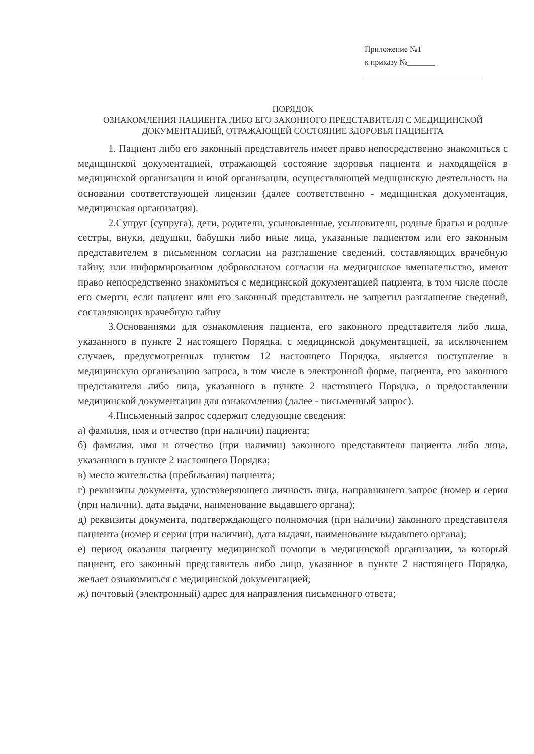Приложение №1
к приказу №_______
ПОРЯДОК
ОЗНАКОМЛЕНИЯ ПАЦИЕНТА ЛИБО ЕГО ЗАКОННОГО ПРЕДСТАВИТЕЛЯ С МЕДИЦИНСКОЙ ДОКУМЕНТАЦИЕЙ, ОТРАЖАЮЩЕЙ СОСТОЯНИЕ ЗДОРОВЬЯ ПАЦИЕНТА
1. Пациент либо его законный представитель имеет право непосредственно знакомиться с медицинской документацией, отражающей состояние здоровья пациента и находящейся в медицинской организации и иной организации, осуществляющей медицинскую деятельность на основании соответствующей лицензии (далее соответственно - медицинская документация, медицинская организация).
2.Супруг (супруга), дети, родители, усыновленные, усыновители, родные братья и родные сестры, внуки, дедушки, бабушки либо иные лица, указанные пациентом или его законным представителем в письменном согласии на разглашение сведений, составляющих врачебную тайну, или информированном добровольном согласии на медицинское вмешательство, имеют право непосредственно знакомиться с медицинской документацией пациента, в том числе после его смерти, если пациент или его законный представитель не запретил разглашение сведений, составляющих врачебную тайну
3.Основаниями для ознакомления пациента, его законного представителя либо лица, указанного в пункте 2 настоящего Порядка, с медицинской документацией, за исключением случаев, предусмотренных пунктом 12 настоящего Порядка, является поступление в медицинскую организацию запроса, в том числе в электронной форме, пациента, его законного представителя либо лица, указанного в пункте 2 настоящего Порядка, о предоставлении медицинской документации для ознакомления (далее - письменный запрос).
4.Письменный запрос содержит следующие сведения:
а) фамилия, имя и отчество (при наличии) пациента;
б) фамилия, имя и отчество (при наличии) законного представителя пациента либо лица, указанного в пункте 2 настоящего Порядка;
в) место жительства (пребывания) пациента;
г) реквизиты документа, удостоверяющего личность лица, направившего запрос (номер и серия (при наличии), дата выдачи, наименование выдавшего органа);
д) реквизиты документа, подтверждающего полномочия (при наличии) законного представителя пациента (номер и серия (при наличии), дата выдачи, наименование выдавшего органа);
е) период оказания пациенту медицинской помощи в медицинской организации, за который пациент, его законный представитель либо лицо, указанное в пункте 2 настоящего Порядка, желает ознакомиться с медицинской документацией;
ж) почтовый (электронный) адрес для направления письменного ответа;